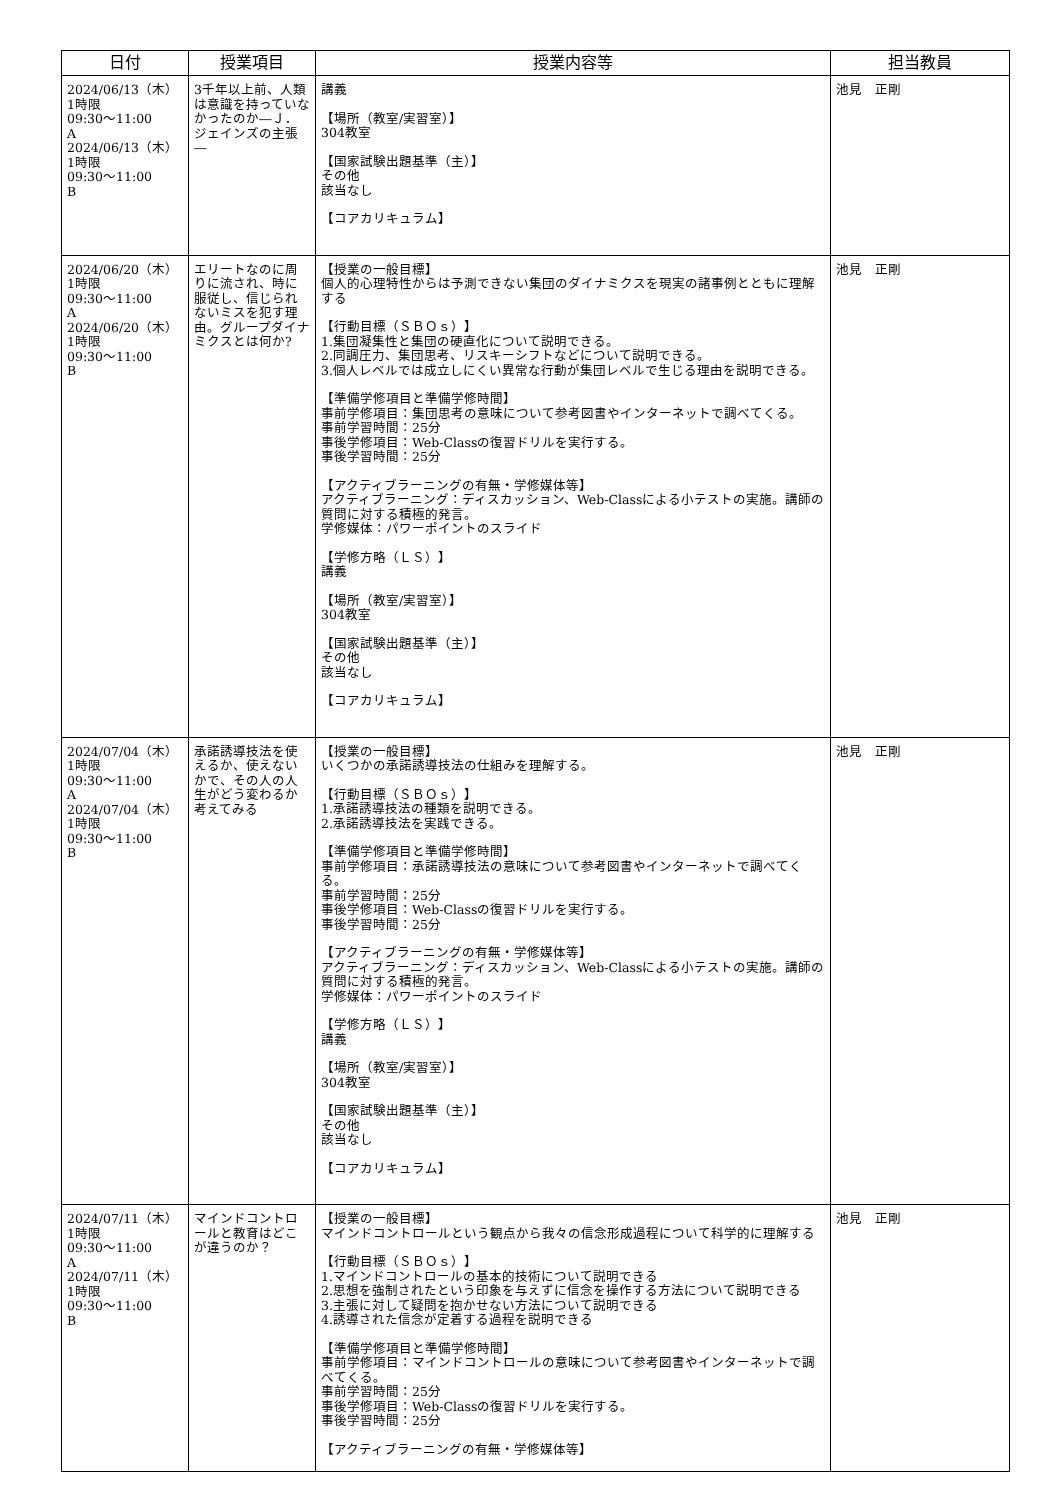| 日付 | 授業項目 | 授業内容等 | 担当教員 |
| --- | --- | --- | --- |
| 2024/06/13（木） 1時限 09:30～11:00 A 2024/06/13（木） 1時限 09:30～11:00 B | 3千年以上前、人類は意識を持っていなかったのか―Ｊ．ジェインズの主張― | 講義 【場所（教室/実習室）】 304教室 【国家試験出題基準（主）】 その他 該当なし 【コアカリキュラム】 | 池見 正剛 |
| 2024/06/20（木） 1時限 09:30～11:00 A 2024/06/20（木） 1時限 09:30～11:00 B | エリートなのに周りに流され、時に服従し、信じられないミスを犯す理由。グループダイナミクスとは何か? | 【授業の一般目標】 個人的心理特性からは予測できない集団のダイナミクスを現実の諸事例とともに理解する 【行動目標（ＳＢＯｓ）】 1.集団凝集性と集団の硬直化について説明できる。 2.同調圧力、集団思考、リスキーシフトなどについて説明できる。 3.個人レベルでは成立しにくい異常な行動が集団レベルで生じる理由を説明できる。 【準備学修項目と準備学修時間】 事前学修項目：集団思考の意味について参考図書やインターネットで調べてくる。 事前学習時間：25分 事後学修項目：Web-Classの復習ドリルを実行する。 事後学習時間：25分 【アクティブラーニングの有無・学修媒体等】 アクティブラーニング：ディスカッション、Web-Classによる小テストの実施。講師の質問に対する積極的発言。 学修媒体：パワーポイントのスライド 【学修方略（ＬＳ）】 講義 【場所（教室/実習室）】 304教室 【国家試験出題基準（主）】 その他 該当なし 【コアカリキュラム】 | 池見 正剛 |
| 2024/07/04（木） 1時限 09:30～11:00 A 2024/07/04（木） 1時限 09:30～11:00 B | 承諾誘導技法を使えるか、使えないかで、その人の人生がどう変わるか考えてみる | 【授業の一般目標】 いくつかの承諾誘導技法の仕組みを理解する。 【行動目標（ＳＢＯｓ）】 1.承諾誘導技法の種類を説明できる。 2.承諾誘導技法を実践できる。 【準備学修項目と準備学修時間】 事前学修項目：承諾誘導技法の意味について参考図書やインターネットで調べてくる。 事前学習時間：25分 事後学修項目：Web-Classの復習ドリルを実行する。 事後学習時間：25分 【アクティブラーニングの有無・学修媒体等】 アクティブラーニング：ディスカッション、Web-Classによる小テストの実施。講師の質問に対する積極的発言。 学修媒体：パワーポイントのスライド 【学修方略（ＬＳ）】 講義 【場所（教室/実習室）】 304教室 【国家試験出題基準（主）】 その他 該当なし 【コアカリキュラム】 | 池見 正剛 |
| 2024/07/11（木） 1時限 09:30～11:00 A 2024/07/11（木） 1時限 09:30～11:00 B | マインドコントロールと教育はどこが違うのか？ | 【授業の一般目標】 マインドコントロールという観点から我々の信念形成過程について科学的に理解する 【行動目標（ＳＢＯｓ）】 1.マインドコントロールの基本的技術について説明できる 2.思想を強制されたという印象を与えずに信念を操作する方法について説明できる 3.主張に対して疑問を抱かせない方法について説明できる 4.誘導された信念が定着する過程を説明できる 【準備学修項目と準備学修時間】 事前学修項目：マインドコントロールの意味について参考図書やインターネットで調べてくる。 事前学習時間：25分 事後学修項目：Web-Classの復習ドリルを実行する。 事後学習時間：25分 【アクティブラーニングの有無・学修媒体等】 | 池見 正剛 |